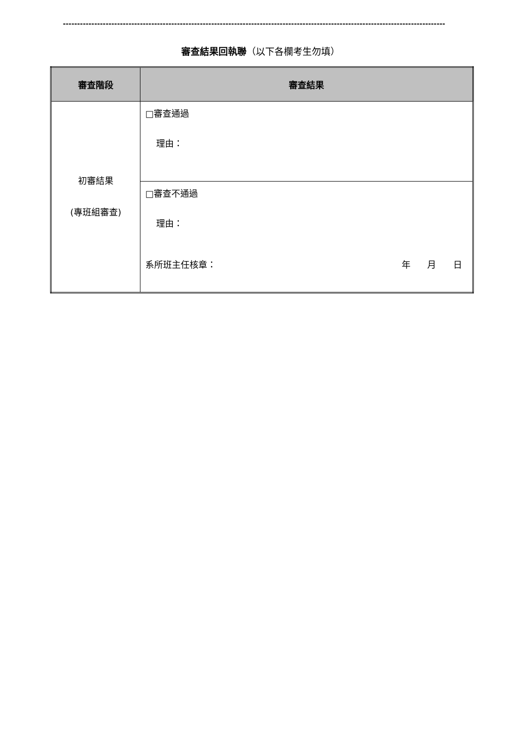--------------------------------------------------------------------------------------------------------------------------------------
審查結果回執聯（以下各欄考生勿填）
| 審查階段 | 審查結果 |
| --- | --- |
| 初審結果 (專班組審查) | □審查通過 理由： |
| | □審查不通過 理由： 系所班主任核章： 年 月 日 |